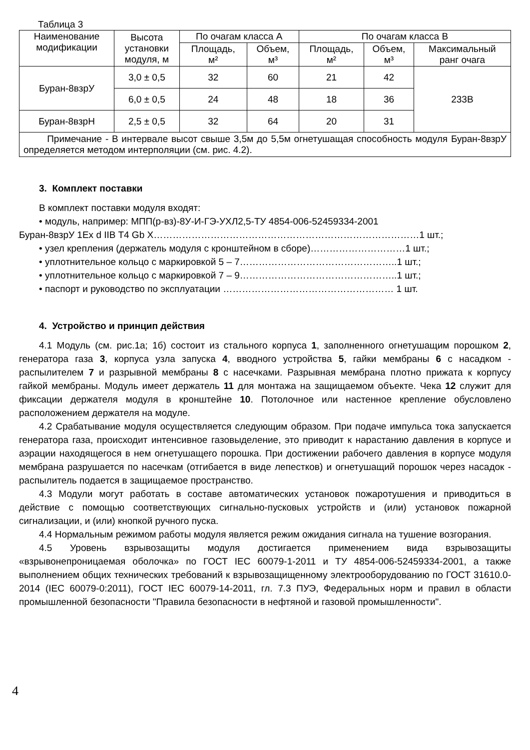Таблица 3
| Наименование модификации | Высота установки модуля, м | По очагам класса А | | По очагам класса В | | |
| --- | --- | --- | --- | --- | --- | --- |
| | | Площадь, м² | Объем, м³ | Площадь, м² | Объем, м³ | Максимальный ранг очага |
| Буран-8взрУ | 3,0 ± 0,5 | 32 | 60 | 21 | 42 | 233В |
| | 6,0 ± 0,5 | 24 | 48 | 18 | 36 | |
| Буран-8взрН | 2,5 ± 0,5 | 32 | 64 | 20 | 31 | |
| Примечание - В интервале высот свыше 3,5м до 5,5м огнетушащая способность модуля Буран-8взрУ определяется методом интерполяции (см. рис. 4.2). | | | | | | |
3. Комплект поставки
В комплект поставки модуля входят:
• модуль, например: МПП(р-вз)-8У-И-ГЭ-УХЛ2,5-ТУ 4854-006-52459334-2001
Буран-8взрУ 1Ex d IIB T4 Gb X…………………………………………………………………………1 шт.;
• узел крепления (держатель модуля с кронштейном в сборе)…………………………1 шт.;
• уплотнительное кольцо с маркировкой 5 – 7…………………………………………..1 шт.;
• уплотнительное кольцо с маркировкой 7 – 9…………………………………………..1 шт.;
• паспорт и руководство по эксплуатации ……………………………………………… 1 шт.
4. Устройство и принцип действия
4.1 Модуль (см. рис.1а; 1б) состоит из стального корпуса 1, заполненного огнетушащим порошком 2, генератора газа 3, корпуса узла запуска 4, вводного устройства 5, гайки мембраны 6 с насадком - распылителем 7 и разрывной мембраны 8 с насечками. Разрывная мембрана плотно прижата к корпусу гайкой мембраны. Модуль имеет держатель 11 для монтажа на защищаемом объекте. Чека 12 служит для фиксации держателя модуля в кронштейне 10. Потолочное или настенное крепление обусловлено расположением держателя на модуле.
4.2 Срабатывание модуля осуществляется следующим образом. При подаче импульса тока запускается генератора газа, происходит интенсивное газовыделение, это приводит к нарастанию давления в корпусе и аэрации находящегося в нем огнетушащего порошка. При достижении рабочего давления в корпусе модуля мембрана разрушается по насечкам (отгибается в виде лепестков) и огнетушащий порошок через насадок - распылитель подается в защищаемое пространство.
4.3 Модули могут работать в составе автоматических установок пожаротушения и приводиться в действие с помощью соответствующих сигнально-пусковых устройств и (или) установок пожарной сигнализации, и (или) кнопкой ручного пуска.
4.4 Нормальным режимом работы модуля является режим ожидания сигнала на тушение возгорания.
4.5 Уровень взрывозащиты модуля достигается применением вида взрывозащиты «взрывонепроницаемая оболочка» по ГОСТ IEC 60079-1-2011 и ТУ 4854-006-52459334-2001, а также выполнением общих технических требований к взрывозащищенному электрооборудованию по ГОСТ 31610.0-2014 (IEC 60079-0:2011), ГОСТ IEC 60079-14-2011, гл. 7.3 ПУЭ, Федеральных норм и правил в области промышленной безопасности "Правила безопасности в нефтяной и газовой промышленности".
4